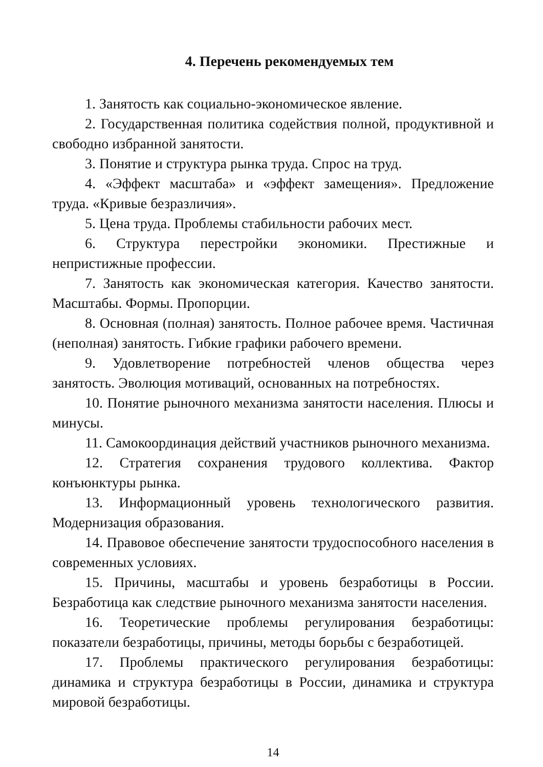4. Перечень рекомендуемых тем
1. Занятость как социально-экономическое явление.
2. Государственная политика содействия полной, продуктивной и свободно избранной занятости.
3. Понятие и структура рынка труда. Спрос на труд.
4. «Эффект масштаба» и «эффект замещения». Предложение труда. «Кривые безразличия».
5. Цена труда. Проблемы стабильности рабочих мест.
6. Структура перестройки экономики. Престижные и непристижные профессии.
7. Занятость как экономическая категория. Качество занятости. Масштабы. Формы. Пропорции.
8. Основная (полная) занятость. Полное рабочее время. Частичная (неполная) занятость. Гибкие графики рабочего времени.
9. Удовлетворение потребностей членов общества через занятость. Эволюция мотиваций, основанных на потребностях.
10. Понятие рыночного механизма занятости населения. Плюсы и минусы.
11. Самокоординация действий участников рыночного механизма.
12. Стратегия сохранения трудового коллектива. Фактор конъюнктуры рынка.
13. Информационный уровень технологического развития. Модернизация образования.
14. Правовое обеспечение занятости трудоспособного населения в современных условиях.
15. Причины, масштабы и уровень безработицы в России. Безработица как следствие рыночного механизма занятости населения.
16. Теоретические проблемы регулирования безработицы: показатели безработицы, причины, методы борьбы с безработицей.
17. Проблемы практического регулирования безработицы: динамика и структура безработицы в России, динамика и структура мировой безработицы.
14